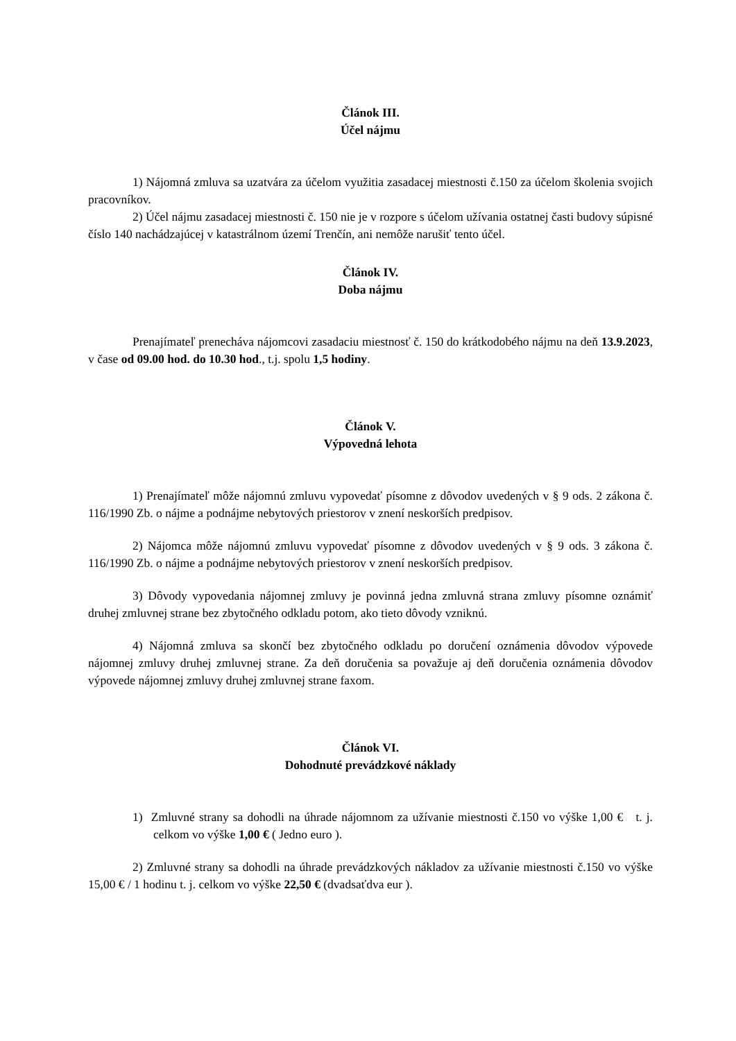Článok III.
Účel nájmu
1) Nájomná zmluva sa uzatvára za účelom využitia zasadacej miestnosti č.150 za účelom školenia svojich pracovníkov.
2) Účel nájmu zasadacej miestnosti č. 150 nie je v rozpore s účelom užívania ostatnej časti budovy súpisné číslo 140 nachádzajúcej v katastrálnom území Trenčín, ani nemôže narušiť tento účel.
Článok IV.
Doba nájmu
Prenajímateľ prenecháva nájomcovi zasadaciu miestnosť č. 150 do krátkodobého nájmu na deň 13.9.2023, v čase od 09.00 hod. do 10.30 hod., t.j. spolu 1,5 hodiny.
Článok V.
Výpovedná lehota
1) Prenajímateľ môže nájomnú zmluvu vypovedať písomne z dôvodov uvedených v § 9 ods. 2 zákona č. 116/1990 Zb. o nájme a podnájme nebytových priestorov v znení neskorších predpisov.
2) Nájomca môže nájomnú zmluvu vypovedať písomne z dôvodov uvedených v § 9 ods. 3 zákona č. 116/1990 Zb. o nájme a podnájme nebytových priestorov v znení neskorších predpisov.
3) Dôvody vypovedania nájomnej zmluvy je povinná jedna zmluvná strana zmluvy písomne oznámiť druhej zmluvnej strane bez zbytočného odkladu potom, ako tieto dôvody vzniknú.
4) Nájomná zmluva sa skončí bez zbytočného odkladu po doručení oznámenia dôvodov výpovede nájomnej zmluvy druhej zmluvnej strane. Za deň doručenia sa považuje aj deň doručenia oznámenia dôvodov výpovede nájomnej zmluvy druhej zmluvnej strane faxom.
Článok VI.
Dohodnuté prevádzkové náklady
1) Zmluvné strany sa dohodli na úhrade nájomnom za užívanie miestnosti č.150 vo výške 1,00 € t. j. celkom vo výške 1,00 € ( Jedno euro ).
2) Zmluvné strany sa dohodli na úhrade prevádzkových nákladov za užívanie miestnosti č.150 vo výške 15,00 € / 1 hodinu t. j. celkom vo výške 22,50 € (dvadsaťdva eur ).